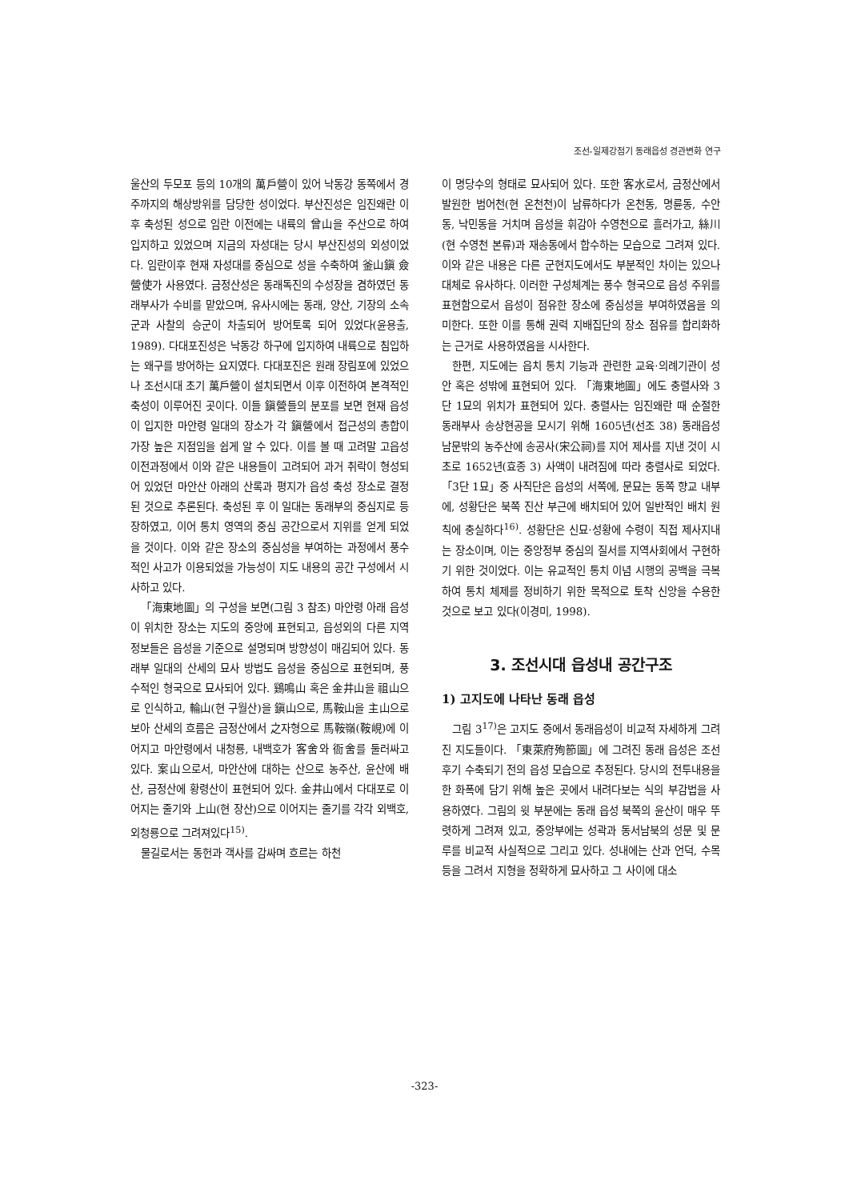조선-일제강점기 동래읍성 경관변화 연구
울산의 두모포 등의 10개의 萬戶營이 있어 낙동강 동쪽에서 경주까지의 해상방위를 담당한 성이었다. 부산진성은 임진왜란 이후 축성된 성으로 임란 이전에는 내륙의 曾山을 주산으로 하여 입지하고 있었으며 지금의 자성대는 당시 부산진성의 외성이었다. 임란이후 현재 자성대를 중심으로 성을 수축하여 釜山鎭 僉營使가 사용였다. 금정산성은 동래독진의 수성장을 겸하였던 동래부사가 수비를 맡았으며, 유사시에는 동래, 양산, 기장의 소속군과 사찰의 승군이 차출되어 방어토록 되어 있었다(윤용출, 1989). 다대포진성은 낙동강 하구에 입지하여 내륙으로 침입하는 왜구를 방어하는 요지였다. 다대포진은 원래 장림포에 있었으나 조선시대 초기 萬戶營이 설치되면서 이후 이전하여 본격적인 축성이 이루어진 곳이다. 이들 鎭營들의 분포를 보면 현재 읍성이 입지한 마안령 일대의 장소가 각 鎭營에서 접근성의 총합이 가장 높은 지점임을 쉽게 알 수 있다. 이를 볼 때 고려말 고읍성 이전과정에서 이와 같은 내용들이 고려되어 과거 취락이 형성되어 있었던 마안산 아래의 산록과 평지가 읍성 축성 장소로 결정된 것으로 추론된다. 축성된 후 이 일대는 동래부의 중심지로 등장하였고, 이어 통치 영역의 중심 공간으로서 지위를 얻게 되었을 것이다. 이와 같은 장소의 중심성을 부여하는 과정에서 풍수적인 사고가 이용되었을 가능성이 지도 내용의 공간 구성에서 시사하고 있다.
「海東地圖」의 구성을 보면(그림 3 참조) 마안령 아래 읍성이 위치한 장소는 지도의 중앙에 표현되고, 읍성외의 다른 지역 정보들은 읍성을 기준으로 설명되며 방향성이 매김되어 있다. 동래부 일대의 산세의 묘사 방법도 읍성을 중심으로 표현되며, 풍수적인 형국으로 묘사되어 있다. 鷄鳴山 혹은 金井山을 祖山으로 인식하고, 輪山(현 구월산)을 鎭山으로, 馬鞍山을 主山으로 보아 산세의 흐름은 금정산에서 之자형으로 馬鞍嶺(鞍峴)에 이어지고 마안령에서 내청룡, 내백호가 客舍와 衙舍를 둘러싸고 있다. 案山으로서, 마안산에 대하는 산으로 농주산, 윤산에 배산, 금정산에 황령산이 표현되어 있다. 金井山에서 다대포로 이어지는 줄기와 上山(현 장산)으로 이어지는 줄기를 각각 외백호, 외청룡으로 그려져있다<sup>15)</sup>.
물길로서는 동헌과 객사를 감싸며 흐르는 하천
이 명당수의 형태로 묘사되어 있다. 또한 客水로서, 금정산에서 발원한 범어천(현 온천천)이 남류하다가 온천동, 명륜동, 수안동, 낙민동을 거치며 읍성을 휘감아 수영천으로 흘러가고, 絲川(현 수영천 본류)과 재송동에서 합수하는 모습으로 그려져 있다. 이와 같은 내용은 다른 군현지도에서도 부분적인 차이는 있으나 대체로 유사하다. 이러한 구성체계는 풍수 형국으로 읍성 주위를 표현함으로서 읍성이 점유한 장소에 중심성을 부여하였음을 의미한다. 또한 이를 통해 권력 지배집단의 장소 점유를 합리화하는 근거로 사용하였음을 시사한다.
한편, 지도에는 읍치 통치 기능과 관련한 교육·의례기관이 성안 혹은 성밖에 표현되어 있다. 「海東地圖」에도 충렬사와 3단 1묘의 위치가 표현되어 있다. 충렬사는 임진왜란 때 순절한 동래부사 송상현공을 모시기 위해 1605년(선조 38) 동래읍성 남문밖의 농주산에 송공사(宋公祠)를 지어 제사를 지낸 것이 시초로 1652년(효종 3) 사액이 내려짐에 따라 충렬사로 되었다. 「3단 1묘」중 사직단은 읍성의 서쪽에, 문묘는 동쪽 향교 내부에, 성황단은 북쪽 진산 부근에 배치되어 있어 일반적인 배치 원칙에 충실하다<sup>16)</sup>. 성황단은 신묘·성황에 수령이 직접 제사지내는 장소이며, 이는 중앙정부 중심의 질서를 지역사회에서 구현하기 위한 것이었다. 이는 유교적인 통치 이념 시행의 공백을 극복하여 통치 체제를 정비하기 위한 목적으로 토착 신앙을 수용한 것으로 보고 있다(이경미, 1998).
3. 조선시대 읍성내 공간구조
1) 고지도에 나타난 동래 읍성
그림 3<sup>17)</sup>은 고지도 중에서 동래읍성이 비교적 자세하게 그려진 지도들이다. 「東萊府殉節圖」에 그려진 동래 읍성은 조선후기 수축되기 전의 읍성 모습으로 추정된다. 당시의 전투내용을 한 화폭에 담기 위해 높은 곳에서 내려다보는 식의 부감법을 사용하였다. 그림의 윗 부분에는 동래 읍성 북쪽의 윤산이 매우 뚜렷하게 그려져 있고, 중앙부에는 성곽과 동서남북의 성문 및 문루를 비교적 사실적으로 그리고 있다. 성내에는 산과 언덕, 수목 등을 그려서 지형을 정확하게 묘사하고 그 사이에 대소
-323-